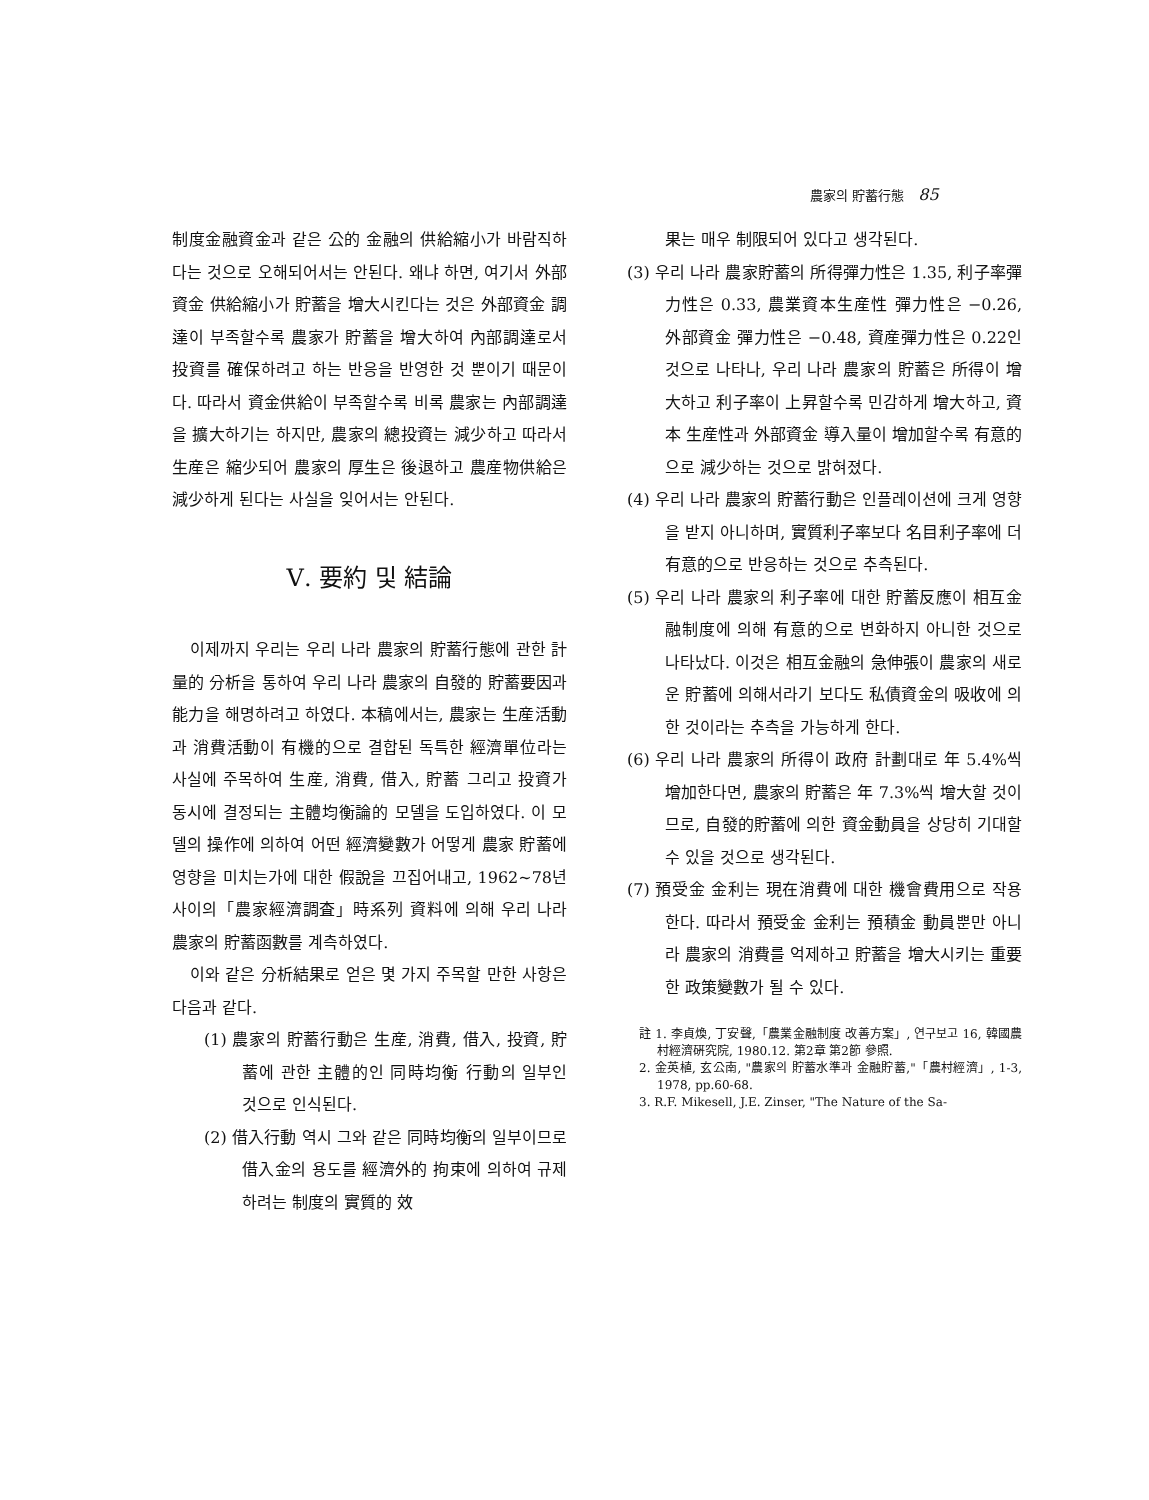農家의 貯蓄行態 85
制度金融資金과 같은 公的 金融의 供給縮小가 바람직하다는 것으로 오해되어서는 안된다. 왜냐 하면, 여기서 外部資金 供給縮小가 貯蓄을 增大시킨다는 것은 外部資金 調達이 부족할수록 農家가 貯蓄을 增大하여 內部調達로서 投資를 確保하려고 하는 반응을 반영한 것 뿐이기 때문이다. 따라서 資金供給이 부족할수록 비록 農家는 內部調達을 擴大하기는 하지만, 農家의 總投資는 減少하고 따라서 生産은 縮少되어 農家의 厚生은 後退하고 農産物供給은 減少하게 된다는 사실을 잊어서는 안된다.
Ⅴ. 要約 및 結論
이제까지 우리는 우리 나라 農家의 貯蓄行態에 관한 計量的 分析을 통하여 우리 나라 農家의 自發的 貯蓄要因과 能力을 해명하려고 하였다. 本稿에서는, 農家는 生産活動과 消費活動이 有機的으로 결합된 독특한 經濟單位라는 사실에 주목하여 生産, 消費, 借入, 貯蓄 그리고 投資가 동시에 결정되는 主體均衡論的 모델을 도입하였다. 이 모델의 操作에 의하여 어떤 經濟變數가 어떻게 農家 貯蓄에 영향을 미치는가에 대한 假說을 끄집어내고, 1962~78년 사이의「農家經濟調査」時系列 資料에 의해 우리 나라 農家의 貯蓄函數를 계측하였다.
이와 같은 分析結果로 얻은 몇 가지 주목할 만한 사항은 다음과 같다.
(1) 農家의 貯蓄行動은 生産, 消費, 借入, 投資, 貯蓄에 관한 主體的인 同時均衡 行動의 일부인 것으로 인식된다.
(2) 借入行動 역시 그와 같은 同時均衡의 일부이므로 借入金의 용도를 經濟外的 拘束에 의하여 규제하려는 制度의 實質的 效
果는 매우 制限되어 있다고 생각된다.
(3) 우리 나라 農家貯蓄의 所得彈力性은 1.35, 利子率彈力性은 0.33, 農業資本生産性 彈力性은 −0.26, 外部資金 彈力性은 −0.48, 資産彈力性은 0.22인 것으로 나타나, 우리 나라 農家의 貯蓄은 所得이 增大하고 利子率이 上昇할수록 민감하게 增大하고, 資本 生産性과 外部資金 導入量이 增加할수록 有意的으로 減少하는 것으로 밝혀졌다.
(4) 우리 나라 農家의 貯蓄行動은 인플레이션에 크게 영향을 받지 아니하며, 實質利子率보다 名目利子率에 더 有意的으로 반응하는 것으로 추측된다.
(5) 우리 나라 農家의 利子率에 대한 貯蓄反應이 相互金融制度에 의해 有意的으로 변화하지 아니한 것으로 나타났다. 이것은 相互金融의 急伸張이 農家의 새로운 貯蓄에 의해서라기 보다도 私債資金의 吸收에 의한 것이라는 추측을 가능하게 한다.
(6) 우리 나라 農家의 所得이 政府 計劃대로 年 5.4%씩 增加한다면, 農家의 貯蓄은 年 7.3%씩 增大할 것이므로, 自發的貯蓄에 의한 資金動員을 상당히 기대할 수 있을 것으로 생각된다.
(7) 預受金 金利는 現在消費에 대한 機會費用으로 작용한다. 따라서 預受金 金利는 預積金 動員뿐만 아니라 農家의 消費를 억제하고 貯蓄을 增大시키는 重要한 政策變數가 될 수 있다.
註 1. 李貞煥, 丁安聲,「農業金融制度 改善方案」, 연구보고 16, 韓國農村經濟硏究院, 1980.12. 第2章 第2節 參照.
2. 金英植, 玄公南, "農家의 貯蓄水準과 金融貯蓄,"「農村經濟」, 1-3, 1978, pp.60-68.
3. R.F. Mikesell, J.E. Zinser, "The Nature of the Sa-